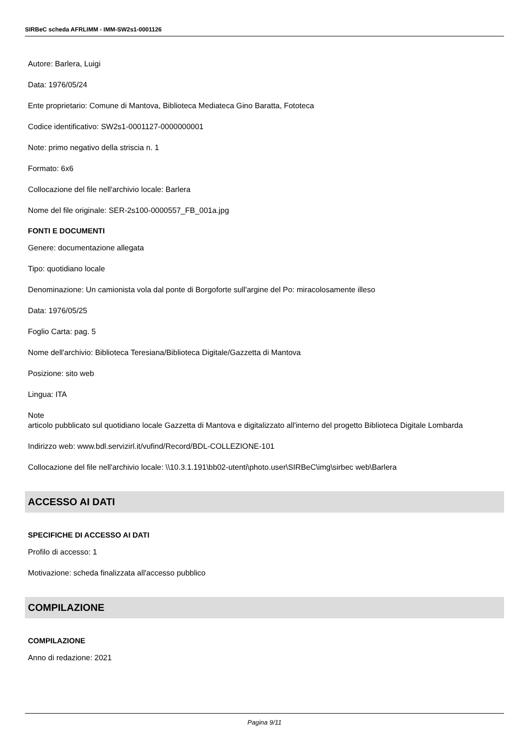SIRBeC scheda AFRLIMM - IMM-SW2s1-0001126
Autore: Barlera, Luigi
Data: 1976/05/24
Ente proprietario: Comune di Mantova, Biblioteca Mediateca Gino Baratta, Fototeca
Codice identificativo: SW2s1-0001127-0000000001
Note: primo negativo della striscia n. 1
Formato: 6x6
Collocazione del file nell'archivio locale: Barlera
Nome del file originale: SER-2s100-0000557_FB_001a.jpg
FONTI E DOCUMENTI
Genere: documentazione allegata
Tipo: quotidiano locale
Denominazione: Un camionista vola dal ponte di Borgoforte sull'argine del Po: miracolosamente illeso
Data: 1976/05/25
Foglio Carta: pag. 5
Nome dell'archivio: Biblioteca Teresiana/Biblioteca Digitale/Gazzetta di Mantova
Posizione: sito web
Lingua: ITA
Note
articolo pubblicato sul quotidiano locale Gazzetta di Mantova e digitalizzato all'interno del progetto Biblioteca Digitale Lombarda
Indirizzo web: www.bdl.servizirl.it/vufind/Record/BDL-COLLEZIONE-101
Collocazione del file nell'archivio locale: \\10.3.1.191\bb02-utenti\photo.user\SIRBeC\img\sirbec web\Barlera
ACCESSO AI DATI
SPECIFICHE DI ACCESSO AI DATI
Profilo di accesso: 1
Motivazione: scheda finalizzata all'accesso pubblico
COMPILAZIONE
COMPILAZIONE
Anno di redazione: 2021
Pagina 9/11